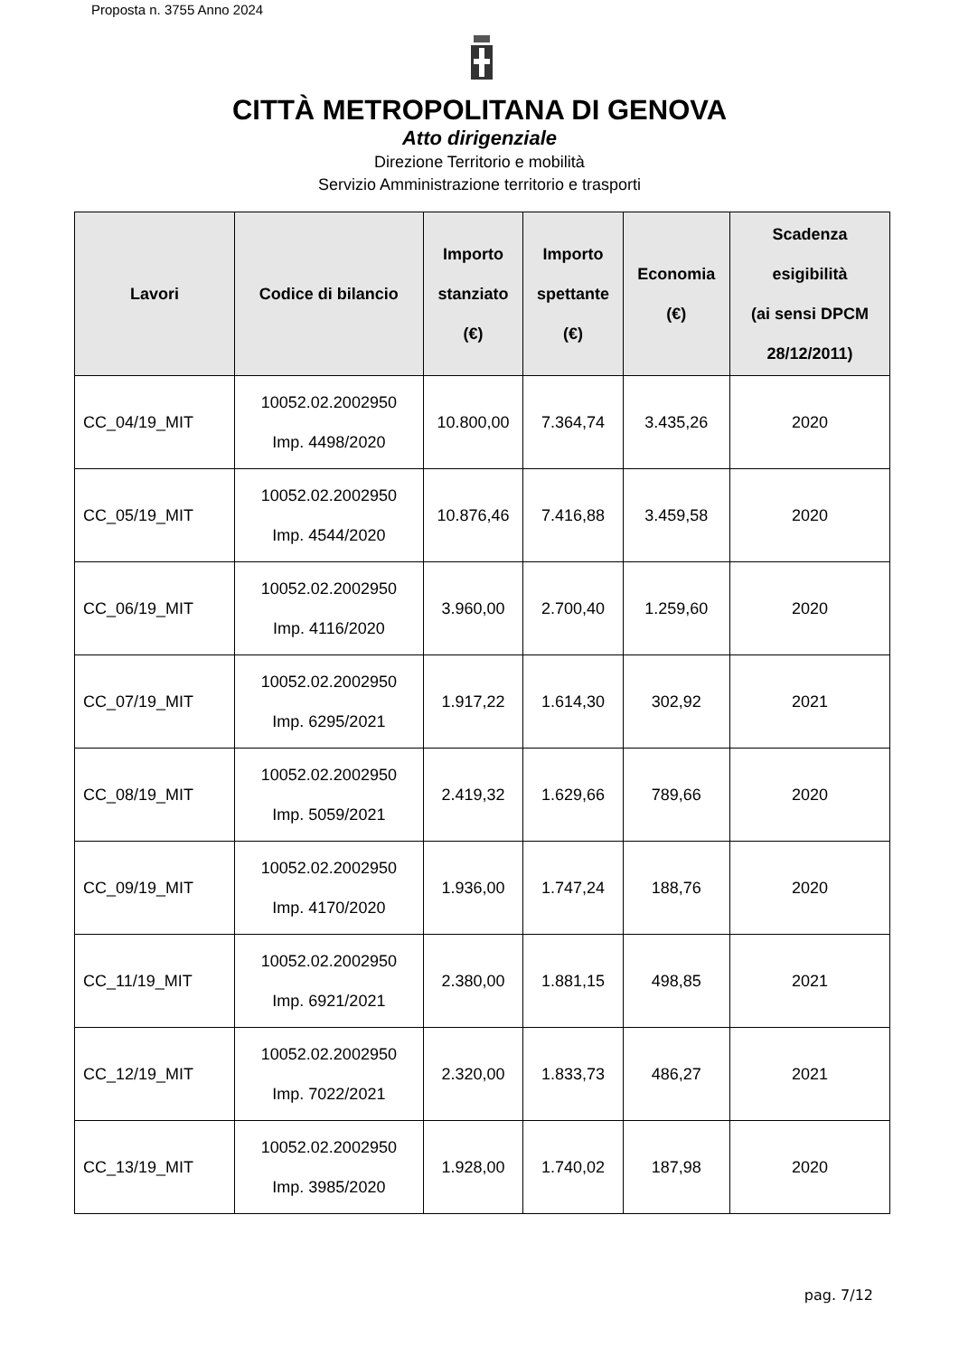Proposta n. 3755 Anno 2024
CITTÀ METROPOLITANA DI GENOVA
Atto dirigenziale
Direzione Territorio e mobilità
Servizio Amministrazione territorio e trasporti
| Lavori | Codice di bilancio | Importo stanziato (€) | Importo spettante (€) | Economia (€) | Scadenza esigibilità (ai sensi DPCM 28/12/2011) |
| --- | --- | --- | --- | --- | --- |
| CC_04/19_MIT | 10052.02.2002950 Imp. 4498/2020 | 10.800,00 | 7.364,74 | 3.435,26 | 2020 |
| CC_05/19_MIT | 10052.02.2002950 Imp. 4544/2020 | 10.876,46 | 7.416,88 | 3.459,58 | 2020 |
| CC_06/19_MIT | 10052.02.2002950 Imp. 4116/2020 | 3.960,00 | 2.700,40 | 1.259,60 | 2020 |
| CC_07/19_MIT | 10052.02.2002950 Imp. 6295/2021 | 1.917,22 | 1.614,30 | 302,92 | 2021 |
| CC_08/19_MIT | 10052.02.2002950 Imp. 5059/2021 | 2.419,32 | 1.629,66 | 789,66 | 2020 |
| CC_09/19_MIT | 10052.02.2002950 Imp. 4170/2020 | 1.936,00 | 1.747,24 | 188,76 | 2020 |
| CC_11/19_MIT | 10052.02.2002950 Imp. 6921/2021 | 2.380,00 | 1.881,15 | 498,85 | 2021 |
| CC_12/19_MIT | 10052.02.2002950 Imp. 7022/2021 | 2.320,00 | 1.833,73 | 486,27 | 2021 |
| CC_13/19_MIT | 10052.02.2002950 Imp. 3985/2020 | 1.928,00 | 1.740,02 | 187,98 | 2020 |
pag. 7/12